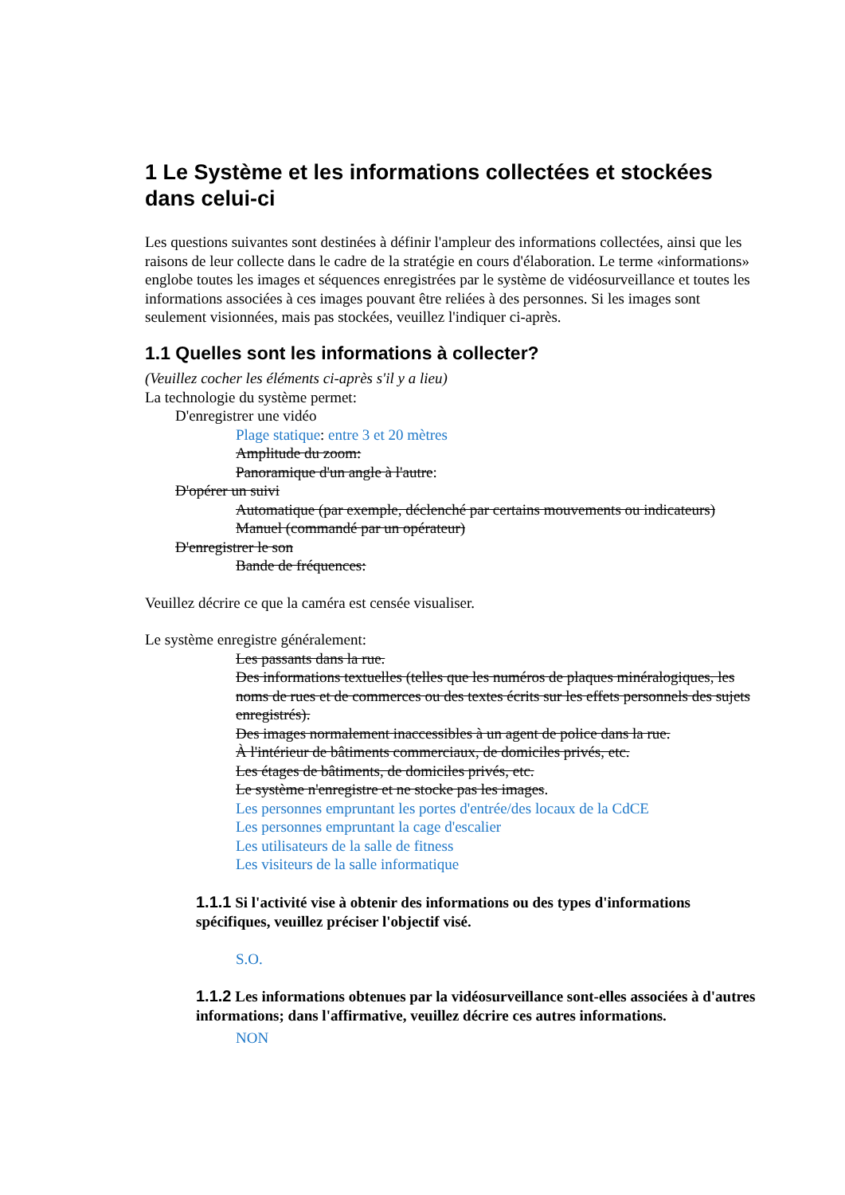1 Le Système et les informations collectées et stockées dans celui-ci
Les questions suivantes sont destinées à définir l'ampleur des informations collectées, ainsi que les raisons de leur collecte dans le cadre de la stratégie en cours d'élaboration. Le terme «informations» englobe toutes les images et séquences enregistrées par le système de vidéosurveillance et toutes les informations associées à ces images pouvant être reliées à des personnes. Si les images sont seulement visionnées, mais pas stockées, veuillez l'indiquer ci-après.
1.1 Quelles sont les informations à collecter?
(Veuillez cocher les éléments ci-après s'il y a lieu)
La technologie du système permet:
D'enregistrer une vidéo
Plage statique: entre 3 et 20 mètres
Amplitude du zoom:
Panoramique d'un angle à l'autre:
D'opérer un suivi
Automatique (par exemple, déclenché par certains mouvements ou indicateurs)
Manuel (commandé par un opérateur)
D'enregistrer le son
Bande de fréquences:
Veuillez décrire ce que la caméra est censée visualiser.
Le système enregistre généralement:
Les passants dans la rue.
Des informations textuelles (telles que les numéros de plaques minéralogiques, les noms de rues et de commerces ou des textes écrits sur les effets personnels des sujets enregistrés).
Des images normalement inaccessibles à un agent de police dans la rue.
À l'intérieur de bâtiments commerciaux, de domiciles privés, etc.
Les étages de bâtiments, de domiciles privés, etc.
Le système n'enregistre et ne stocke pas les images.
Les personnes empruntant les portes d'entrée/des locaux de la CdCE
Les personnes empruntant la cage d'escalier
Les utilisateurs de la salle de fitness
Les visiteurs de la salle informatique
1.1.1 Si l'activité vise à obtenir des informations ou des types d'informations spécifiques, veuillez préciser l'objectif visé.
S.O.
1.1.2 Les informations obtenues par la vidéosurveillance sont-elles associées à d'autres informations; dans l'affirmative, veuillez décrire ces autres informations.
NON